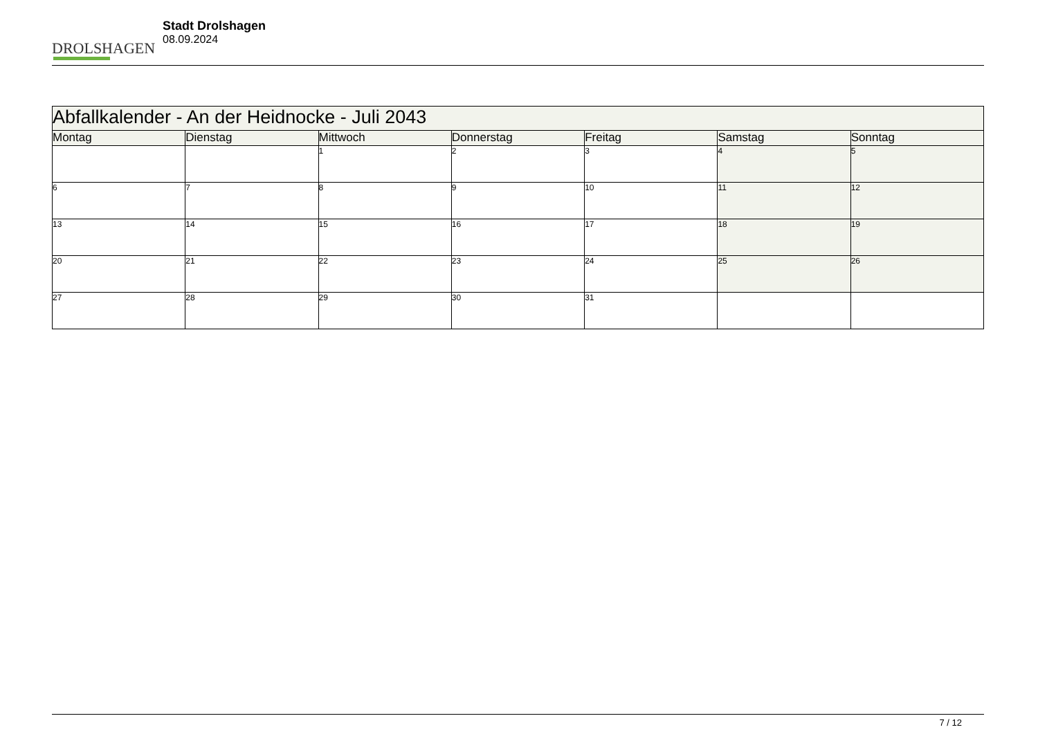DROLSHAGEN
Stadt Drolshagen
08.09.2024
| Abfallkalender - An der Heidnocke - Juli 2043 | | | | | | |
| Montag | Dienstag | Mittwoch | Donnerstag | Freitag | Samstag | Sonntag |
| | | 1 | 2 | 3 | 4 | 5 |
| 6 | 7 | 8 | 9 | 10 | 11 | 12 |
| 13 | 14 | 15 | 16 | 17 | 18 | 19 |
| 20 | 21 | 22 | 23 | 24 | 25 | 26 |
| 27 | 28 | 29 | 30 | 31 | | |
7 / 12